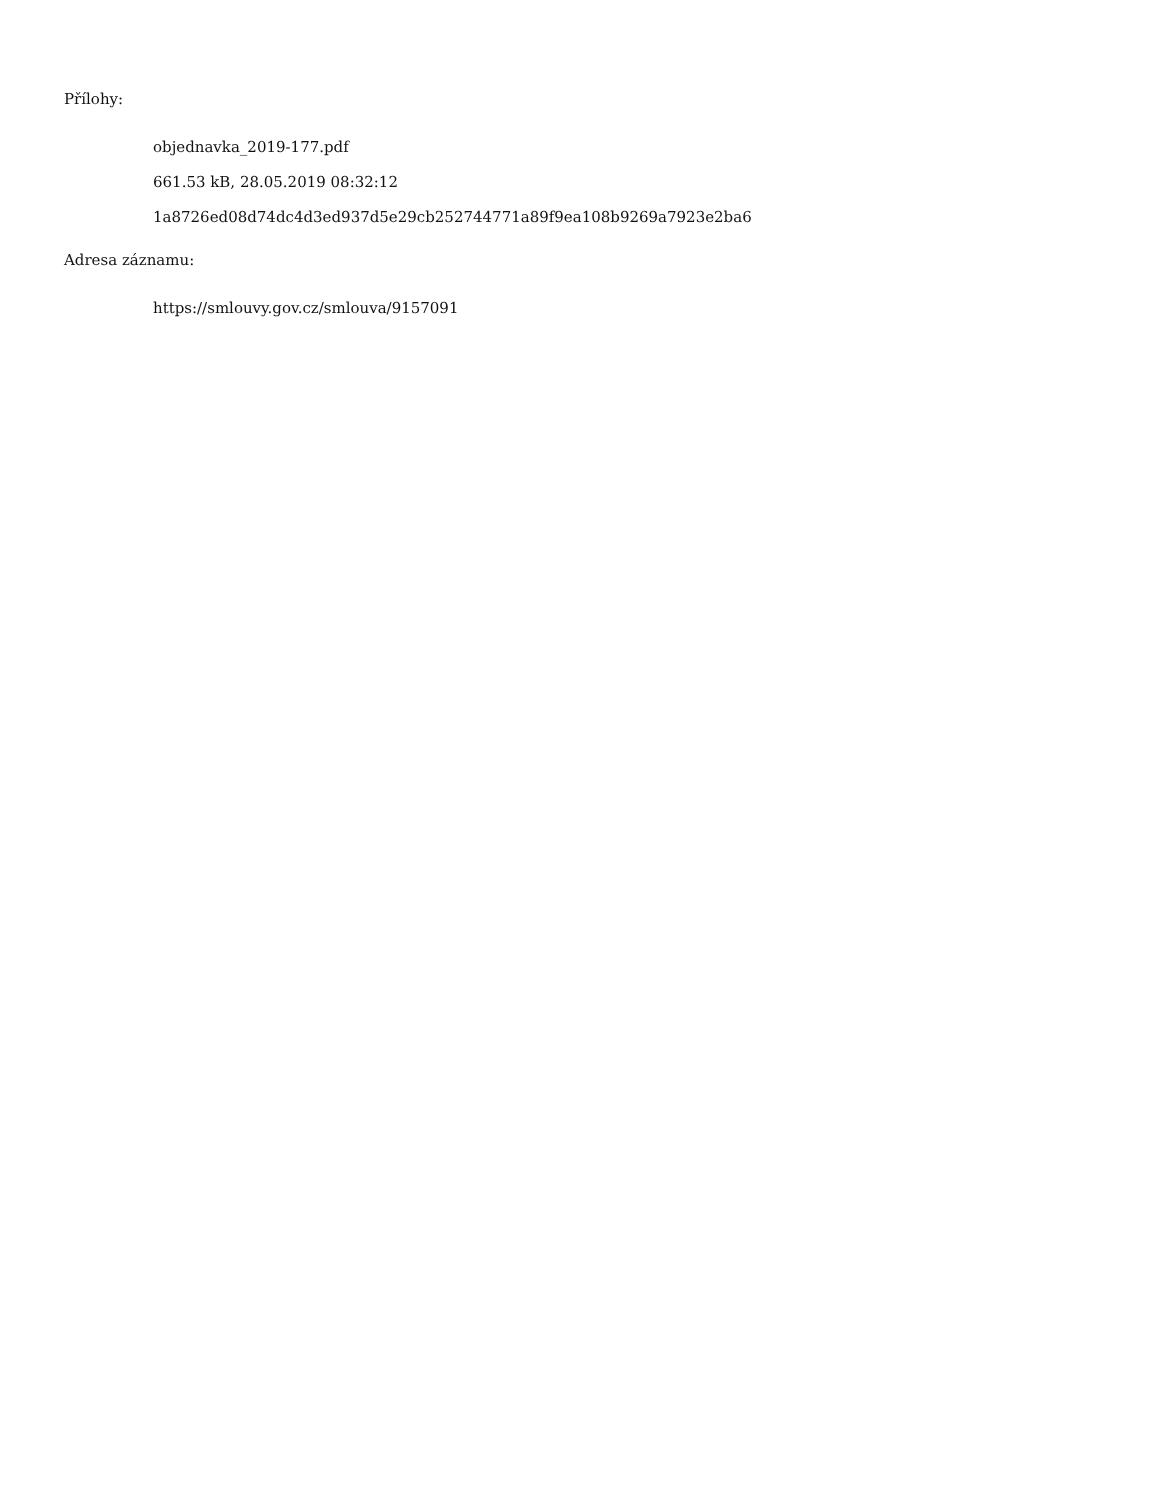Přílohy:
objednavka_2019-177.pdf
661.53 kB, 28.05.2019 08:32:12
1a8726ed08d74dc4d3ed937d5e29cb252744771a89f9ea108b9269a7923e2ba6
Adresa záznamu:
https://smlouvy.gov.cz/smlouva/9157091